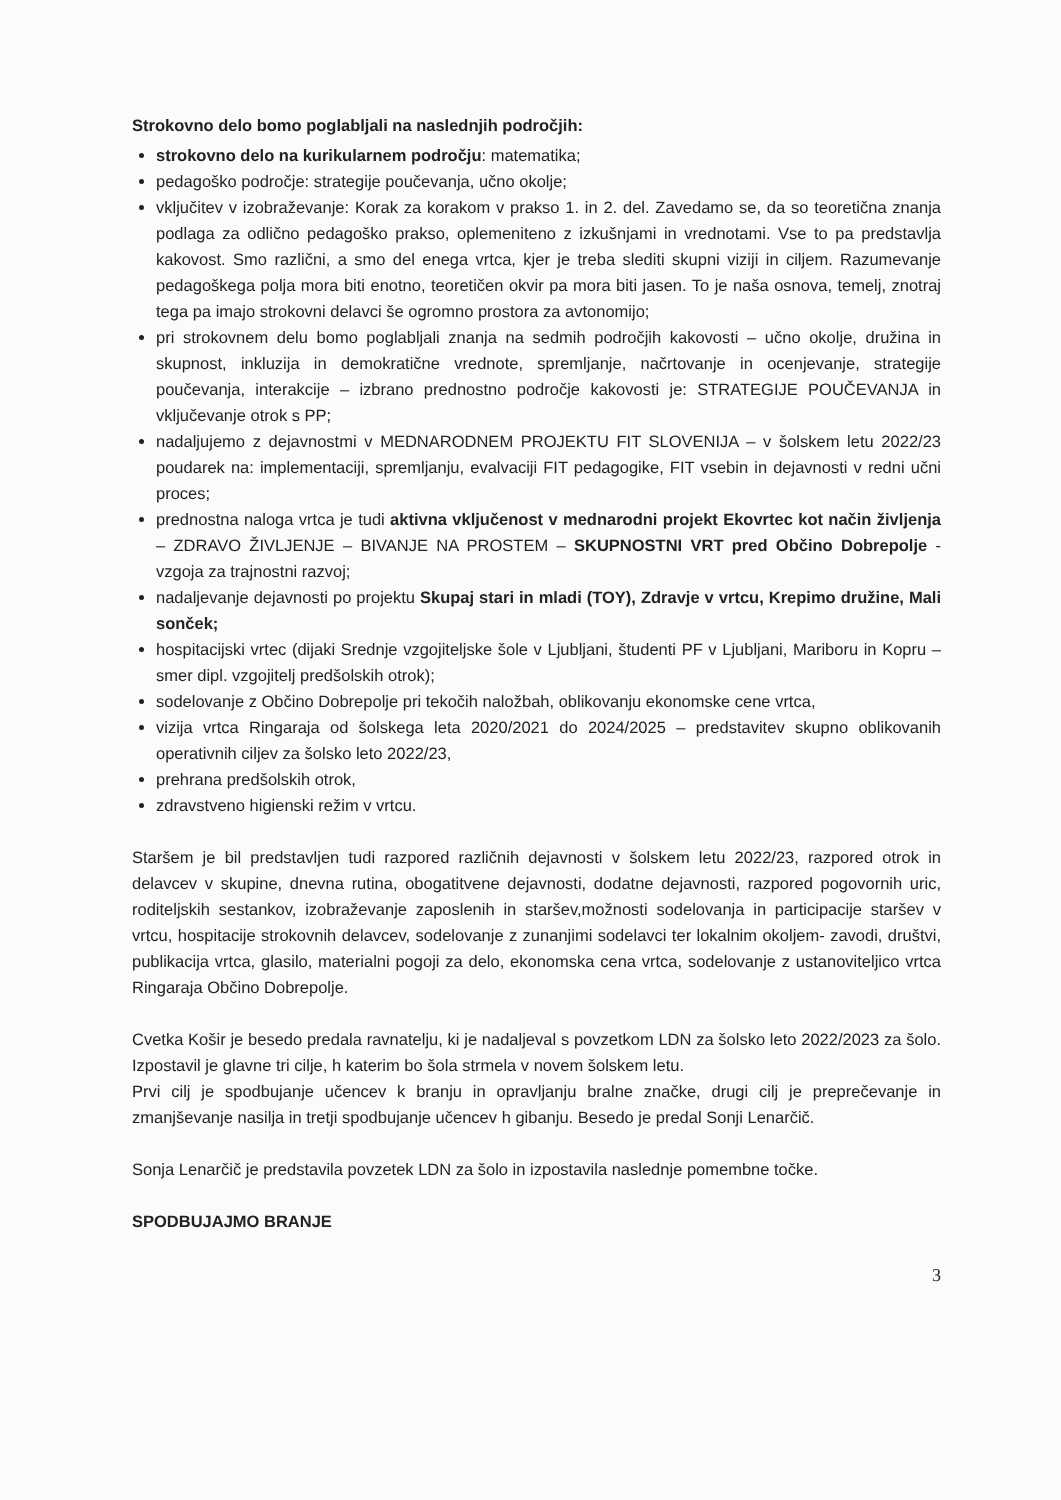Strokovno delo bomo poglabljali na naslednjih področjih:
strokovno delo na kurikularnem področju: matematika;
pedagoško področje: strategije poučevanja, učno okolje;
vključitev v izobraževanje: Korak za korakom v prakso 1. in 2. del. Zavedamo se, da so teoretična znanja podlaga za odlično pedagoško prakso, oplemeniteno z izkušnjami in vrednotami. Vse to pa predstavlja kakovost. Smo različni, a smo del enega vrtca, kjer je treba slediti skupni viziji in ciljem. Razumevanje pedagoškega polja mora biti enotno, teoretičen okvir pa mora biti jasen. To je naša osnova, temelj, znotraj tega pa imajo strokovni delavci še ogromno prostora za avtonomijo;
pri strokovnem delu bomo poglabljali znanja na sedmih področjih kakovosti – učno okolje, družina in skupnost, inkluzija in demokratične vrednote, spremljanje, načrtovanje in ocenjevanje, strategije poučevanja, interakcije – izbrano prednostno področje kakovosti je: STRATEGIJE POUČEVANJA in vključevanje otrok s PP;
nadaljujemo z dejavnostmi v MEDNARODNEM PROJEKTU FIT SLOVENIJA – v šolskem letu 2022/23 poudarek na: implementaciji, spremljanju, evalvaciji FIT pedagogike, FIT vsebin in dejavnosti v redni učni proces;
prednostna naloga vrtca je tudi aktivna vključenost v mednarodni projekt Ekovrtec kot način življenja – ZDRAVO ŽIVLJENJE – BIVANJE NA PROSTEM – SKUPNOSTNI VRT pred Občino Dobrepolje - vzgoja za trajnostni razvoj;
nadaljevanje dejavnosti po projektu Skupaj stari in mladi (TOY), Zdravje v vrtcu, Krepimo družine, Mali sonček;
hospitacijski vrtec (dijaki Srednje vzgojiteljske šole v Ljubljani, študenti PF v Ljubljani, Mariboru in Kopru – smer dipl. vzgojitelj predšolskih otrok);
sodelovanje z Občino Dobrepolje pri tekočih naložbah, oblikovanju ekonomske cene vrtca,
vizija vrtca Ringaraja od šolskega leta 2020/2021 do 2024/2025 – predstavitev skupno oblikovanih operativnih ciljev za šolsko leto 2022/23,
prehrana predšolskih otrok,
zdravstveno higienski režim v vrtcu.
Staršem je bil predstavljen tudi razpored različnih dejavnosti v šolskem letu 2022/23, razpored otrok in delavcev v skupine, dnevna rutina, obogatitvene dejavnosti, dodatne dejavnosti, razpored pogovornih uric, roditeljskih sestankov, izobraževanje zaposlenih in staršev,možnosti sodelovanja in participacije staršev v vrtcu, hospitacije strokovnih delavcev, sodelovanje z zunanjimi sodelavci ter lokalnim okoljem- zavodi, društvi, publikacija vrtca, glasilo, materialni pogoji za delo, ekonomska cena vrtca, sodelovanje z ustanoviteljico vrtca Ringaraja Občino Dobrepolje.
Cvetka Košir je besedo predala ravnatelju, ki je nadaljeval s povzetkom LDN za šolsko leto 2022/2023 za šolo. Izpostavil je glavne tri cilje, h katerim bo šola strmela v novem šolskem letu.
Prvi cilj je spodbujanje učencev k branju in opravljanju bralne značke, drugi cilj je preprečevanje in zmanjševanje nasilja in tretji spodbujanje učencev h gibanju. Besedo je predal Sonji Lenarčič.
Sonja Lenarčič je predstavila povzetek LDN za šolo in izpostavila naslednje pomembne točke.
SPODBUJAJMO BRANJE
3